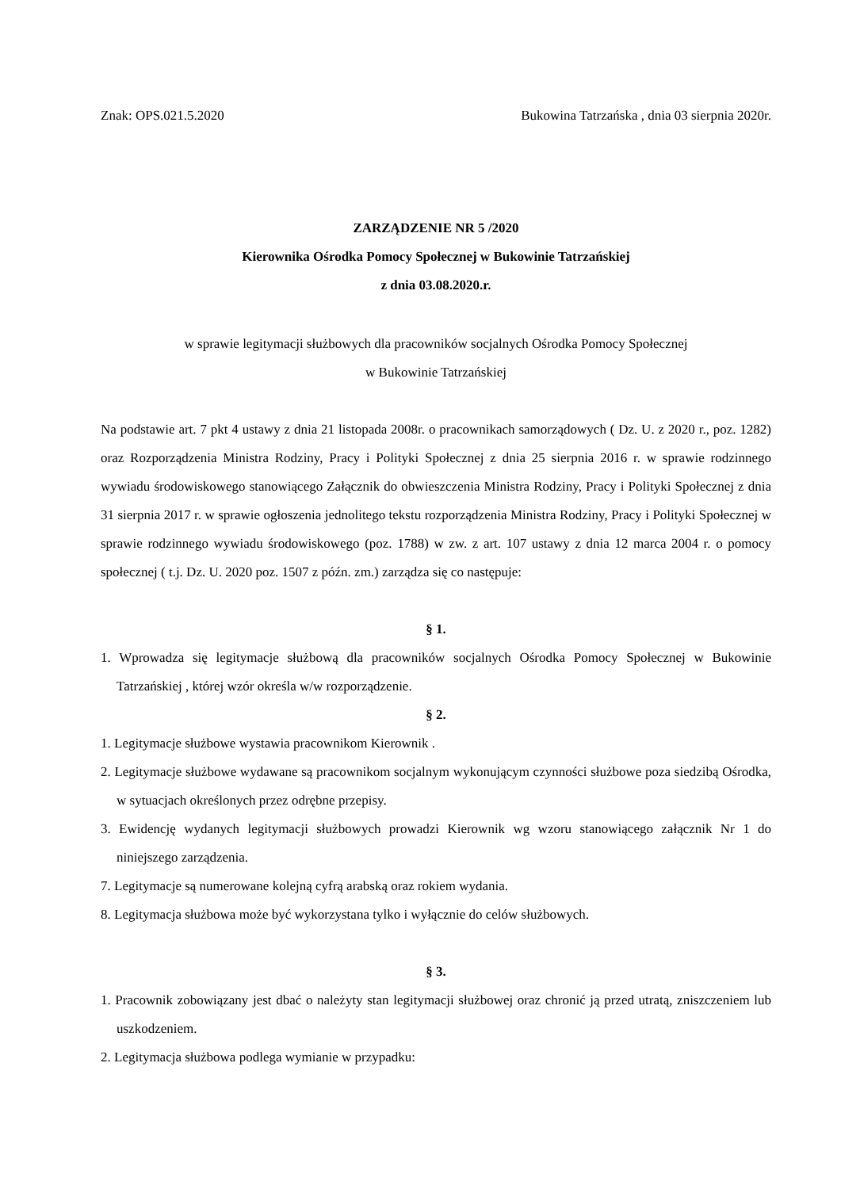Znak: OPS.021.5.2020 Bukowina Tatrzańska , dnia 03 sierpnia 2020r.
ZARZĄDZENIE NR 5 /2020
Kierownika Ośrodka Pomocy Społecznej w Bukowinie Tatrzańskiej
z dnia 03.08.2020.r.
w sprawie legitymacji służbowych dla pracowników socjalnych Ośrodka Pomocy Społecznej
w Bukowinie Tatrzańskiej
Na podstawie art. 7 pkt 4 ustawy z dnia 21 listopada 2008r. o pracownikach samorządowych ( Dz. U. z 2020 r., poz. 1282) oraz Rozporządzenia Ministra Rodziny, Pracy i Polityki Społecznej z dnia 25 sierpnia 2016 r. w sprawie rodzinnego wywiadu środowiskowego stanowiącego Załącznik do obwieszczenia Ministra Rodziny, Pracy i Polityki Społecznej z dnia 31 sierpnia 2017 r. w sprawie ogłoszenia jednolitego tekstu rozporządzenia Ministra Rodziny, Pracy i Polityki Społecznej w sprawie rodzinnego wywiadu środowiskowego (poz. 1788) w zw. z art. 107 ustawy z dnia 12 marca 2004 r. o pomocy społecznej ( t.j. Dz. U. 2020 poz. 1507 z późn. zm.) zarządza się co następuje:
§ 1.
1. Wprowadza się legitymacje służbową dla pracowników socjalnych Ośrodka Pomocy Społecznej w Bukowinie Tatrzańskiej , której wzór określa w/w rozporządzenie.
§ 2.
1. Legitymacje służbowe wystawia pracownikom Kierownik .
2. Legitymacje służbowe wydawane są pracownikom socjalnym wykonującym czynności służbowe poza siedzibą Ośrodka, w sytuacjach określonych przez odrębne przepisy.
3. Ewidencję wydanych legitymacji służbowych prowadzi Kierownik wg wzoru stanowiącego załącznik Nr 1 do niniejszego zarządzenia.
7. Legitymacje są numerowane kolejną cyfrą arabską oraz rokiem wydania.
8. Legitymacja służbowa może być wykorzystana tylko i wyłącznie do celów służbowych.
§ 3.
1. Pracownik zobowiązany jest dbać o należyty stan legitymacji służbowej oraz chronić ją przed utratą, zniszczeniem lub uszkodzeniem.
2. Legitymacja służbowa podlega wymianie w przypadku: